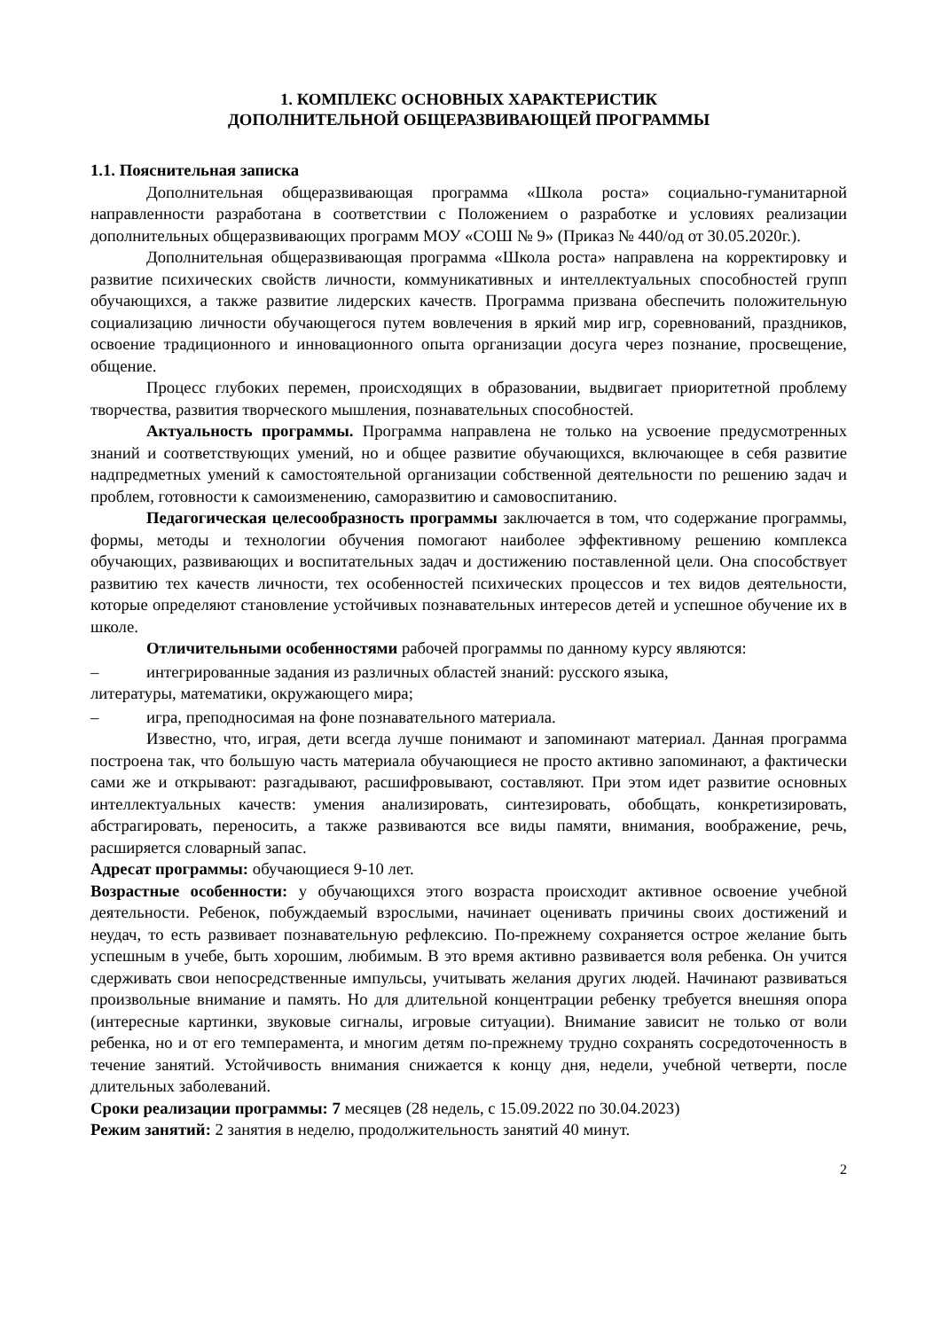1. КОМПЛЕКС ОСНОВНЫХ ХАРАКТЕРИСТИК
ДОПОЛНИТЕЛЬНОЙ ОБЩЕРАЗВИВАЮЩЕЙ ПРОГРАММЫ
1.1. Пояснительная записка
Дополнительная общеразвивающая программа «Школа роста» социально-гуманитарной направленности разработана в соответствии с Положением о разработке и условиях реализации дополнительных общеразвивающих программ МОУ «СОШ № 9» (Приказ № 440/од от 30.05.2020г.).
Дополнительная общеразвивающая программа «Школа роста» направлена на корректировку и развитие психических свойств личности, коммуникативных и интеллектуальных способностей групп обучающихся, а также развитие лидерских качеств. Программа призвана обеспечить положительную социализацию личности обучающегося путем вовлечения в яркий мир игр, соревнований, праздников, освоение традиционного и инновационного опыта организации досуга через познание, просвещение, общение.
Процесс глубоких перемен, происходящих в образовании, выдвигает приоритетной проблему творчества, развития творческого мышления, познавательных способностей.
Актуальность программы. Программа направлена не только на усвоение предусмотренных знаний и соответствующих умений, но и общее развитие обучающихся, включающее в себя развитие надпредметных умений к самостоятельной организации собственной деятельности по решению задач и проблем, готовности к самоизменению, саморазвитию и самовоспитанию.
Педагогическая целесообразность программы заключается в том, что содержание программы, формы, методы и технологии обучения помогают наиболее эффективному решению комплекса обучающих, развивающих и воспитательных задач и достижению поставленной цели. Она способствует развитию тех качеств личности, тех особенностей психических процессов и тех видов деятельности, которые определяют становление устойчивых познавательных интересов детей и успешное обучение их в школе.
Отличительными особенностями рабочей программы по данному курсу являются:
– интегрированные задания из различных областей знаний: русского языка,
литературы, математики, окружающего мира;
– игра, преподносимая на фоне познавательного материала.
Известно, что, играя, дети всегда лучше понимают и запоминают материал. Данная программа построена так, что большую часть материала обучающиеся не просто активно запоминают, а фактически сами же и открывают: разгадывают, расшифровывают, составляют. При этом идет развитие основных интеллектуальных качеств: умения анализировать, синтезировать, обобщать, конкретизировать, абстрагировать, переносить, а также развиваются все виды памяти, внимания, воображение, речь, расширяется словарный запас.
Адресат программы: обучающиеся 9-10 лет.
Возрастные особенности: у обучающихся этого возраста происходит активное освоение учебной деятельности. Ребенок, побуждаемый взрослыми, начинает оценивать причины своих достижений и неудач, то есть развивает познавательную рефлексию. По-прежнему сохраняется острое желание быть успешным в учебе, быть хорошим, любимым. В это время активно развивается воля ребенка. Он учится сдерживать свои непосредственные импульсы, учитывать желания других людей. Начинают развиваться произвольные внимание и память. Но для длительной концентрации ребенку требуется внешняя опора (интересные картинки, звуковые сигналы, игровые ситуации). Внимание зависит не только от воли ребенка, но и от его темперамента, и многим детям по-прежнему трудно сохранять сосредоточенность в течение занятий. Устойчивость внимания снижается к концу дня, недели, учебной четверти, после длительных заболеваний.
Сроки реализации программы: 7 месяцев (28 недель, с 15.09.2022 по 30.04.2023)
Режим занятий: 2 занятия в неделю, продолжительность занятий 40 минут.
2